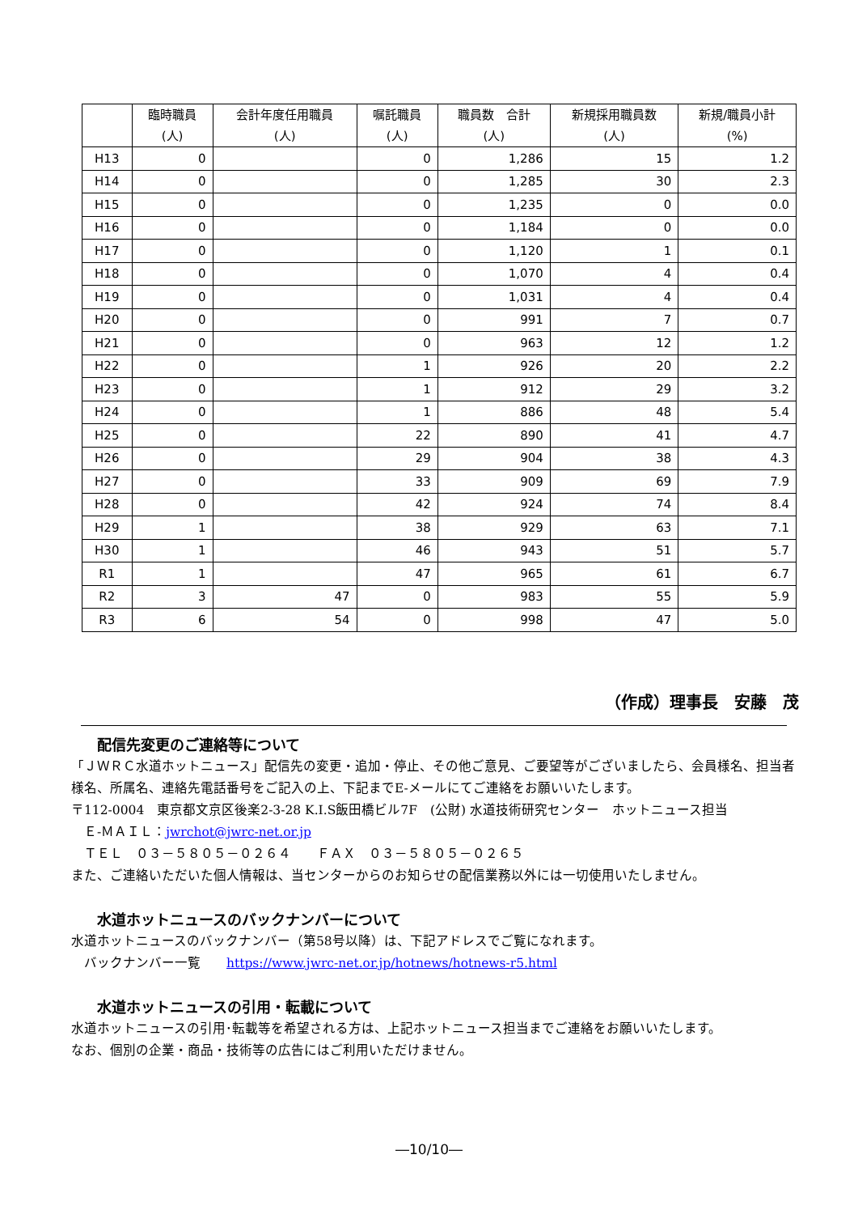| | 臨時職員 (人) | 会計年度任用職員 (人) | 嘱託職員 (人) | 職員数 合計 (人) | 新規採用職員数 (人) | 新規/職員小計 (%) |
| --- | --- | --- | --- | --- | --- | --- |
| H13 | 0 | | 0 | 1,286 | 15 | 1.2 |
| H14 | 0 | | 0 | 1,285 | 30 | 2.3 |
| H15 | 0 | | 0 | 1,235 | 0 | 0.0 |
| H16 | 0 | | 0 | 1,184 | 0 | 0.0 |
| H17 | 0 | | 0 | 1,120 | 1 | 0.1 |
| H18 | 0 | | 0 | 1,070 | 4 | 0.4 |
| H19 | 0 | | 0 | 1,031 | 4 | 0.4 |
| H20 | 0 | | 0 | 991 | 7 | 0.7 |
| H21 | 0 | | 0 | 963 | 12 | 1.2 |
| H22 | 0 | | 1 | 926 | 20 | 2.2 |
| H23 | 0 | | 1 | 912 | 29 | 3.2 |
| H24 | 0 | | 1 | 886 | 48 | 5.4 |
| H25 | 0 | | 22 | 890 | 41 | 4.7 |
| H26 | 0 | | 29 | 904 | 38 | 4.3 |
| H27 | 0 | | 33 | 909 | 69 | 7.9 |
| H28 | 0 | | 42 | 924 | 74 | 8.4 |
| H29 | 1 | | 38 | 929 | 63 | 7.1 |
| H30 | 1 | | 46 | 943 | 51 | 5.7 |
| R1 | 1 | | 47 | 965 | 61 | 6.7 |
| R2 | 3 | 47 | 0 | 983 | 55 | 5.9 |
| R3 | 6 | 54 | 0 | 998 | 47 | 5.0 |
（作成）理事長　安藤　茂
配信先変更のご連絡等について
「ＪＷＲＣ水道ホットニュース」配信先の変更・追加・停止、その他ご意見、ご要望等がございましたら、会員様名、担当者様名、所属名、連絡先電話番号をご記入の上、下記までE-メールにてご連絡をお願いいたします。
〒112-0004　東京都文京区後楽2-3-28 K.I.S飯田橋ビル7F　(公財) 水道技術研究センター　ホットニュース担当
　Ｅ-ＭＡＩＬ：jwrchot@jwrc-net.or.jp
　ＴＥＬ　０３－５８０５－０２６４　　ＦＡＸ　０３－５８０５－０２６５
また、ご連絡いただいた個人情報は、当センターからのお知らせの配信業務以外には一切使用いたしません。
水道ホットニュースのバックナンバーについて
水道ホットニュースのバックナンバー（第58号以降）は、下記アドレスでご覧になれます。
　バックナンバー一覧　　https://www.jwrc-net.or.jp/hotnews/hotnews-r5.html
水道ホットニュースの引用・転載について
水道ホットニュースの引用･転載等を希望される方は、上記ホットニュース担当までご連絡をお願いいたします。
なお、個別の企業・商品・技術等の広告にはご利用いただけません。
―10/10―